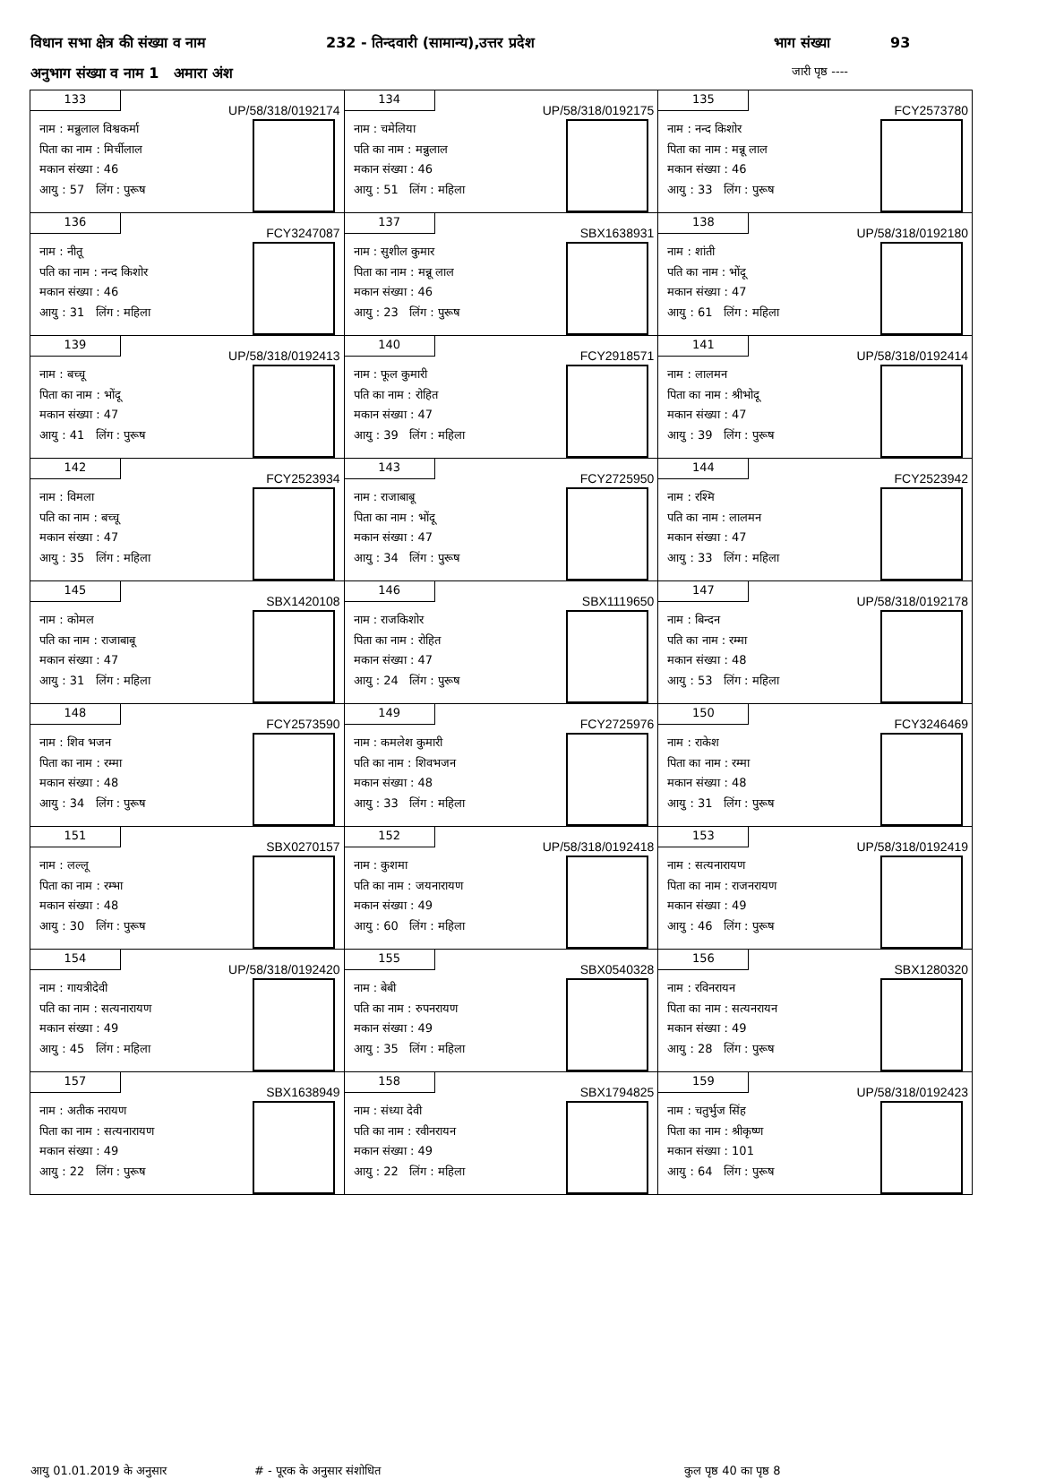विधान सभा क्षेत्र की संख्या व नाम 232 - तिन्दवारी (सामान्य),उत्तर प्रदेश भाग संख्या 93
अनुभाग संख्या व नाम 1 अमारा अंश जारी पृष्ठ ----
| 133 UP/58/318/0192174 नाम : मन्नुलाल विश्वकर्मा पिता का नाम : मिर्चीलाल मकान संख्या : 46 आयु : 57 लिंग : पुरूष | 134 UP/58/318/0192175 नाम : चमेलिया पति का नाम : मन्नुलाल मकान संख्या : 46 आयु : 51 लिंग : महिला | 135 FCY2573780 नाम : नन्द किशोर पिता का नाम : मन्नू लाल मकान संख्या : 46 आयु : 33 लिंग : पुरूष |
| 136 FCY3247087 नाम : नीतू पति का नाम : नन्द किशोर मकान संख्या : 46 आयु : 31 लिंग : महिला | 137 SBX1638931 नाम : सुशील कुमार पिता का नाम : मन्नू लाल मकान संख्या : 46 आयु : 23 लिंग : पुरूष | 138 UP/58/318/0192180 नाम : शांती पति का नाम : भोंदू मकान संख्या : 47 आयु : 61 लिंग : महिला |
| 139 UP/58/318/0192413 नाम : बच्चू पिता का नाम : भोंदू मकान संख्या : 47 आयु : 41 लिंग : पुरूष | 140 FCY2918571 नाम : फूल कुमारी पति का नाम : रोहित मकान संख्या : 47 आयु : 39 लिंग : महिला | 141 UP/58/318/0192414 नाम : लालमन पिता का नाम : श्रीभोदू मकान संख्या : 47 आयु : 39 लिंग : पुरूष |
| 142 FCY2523934 नाम : विमला पति का नाम : बच्चू मकान संख्या : 47 आयु : 35 लिंग : महिला | 143 FCY2725950 नाम : राजाबाबू पिता का नाम : भोंदू मकान संख्या : 47 आयु : 34 लिंग : पुरूष | 144 FCY2523942 नाम : रश्मि पति का नाम : लालमन मकान संख्या : 47 आयु : 33 लिंग : महिला |
| 145 SBX1420108 नाम : कोमल पति का नाम : राजाबाबू मकान संख्या : 47 आयु : 31 लिंग : महिला | 146 SBX1119650 नाम : राजकिशोर पिता का नाम : रोहित मकान संख्या : 47 आयु : 24 लिंग : पुरूष | 147 UP/58/318/0192178 नाम : बिन्दन पति का नाम : रम्मा मकान संख्या : 48 आयु : 53 लिंग : महिला |
| 148 FCY2573590 नाम : शिव भजन पिता का नाम : रम्मा मकान संख्या : 48 आयु : 34 लिंग : पुरूष | 149 FCY2725976 नाम : कमलेश कुमारी पति का नाम : शिवभजन मकान संख्या : 48 आयु : 33 लिंग : महिला | 150 FCY3246469 नाम : राकेश पिता का नाम : रम्मा मकान संख्या : 48 आयु : 31 लिंग : पुरूष |
| 151 SBX0270157 नाम : लल्लू पिता का नाम : रम्भा मकान संख्या : 48 आयु : 30 लिंग : पुरूष | 152 UP/58/318/0192418 नाम : कुशमा पति का नाम : जयनारायण मकान संख्या : 49 आयु : 60 लिंग : महिला | 153 UP/58/318/0192419 नाम : सत्यनारायण पिता का नाम : राजनरायण मकान संख्या : 49 आयु : 46 लिंग : पुरूष |
| 154 UP/58/318/0192420 नाम : गायत्रीदेवी पति का नाम : सत्यनारायण मकान संख्या : 49 आयु : 45 लिंग : महिला | 155 SBX0540328 नाम : बेबी पति का नाम : रुपनरायण मकान संख्या : 49 आयु : 35 लिंग : महिला | 156 SBX1280320 नाम : रविनरायन पिता का नाम : सत्यनरायन मकान संख्या : 49 आयु : 28 लिंग : पुरूष |
| 157 SBX1638949 नाम : अतीक नरायण पिता का नाम : सत्यनारायण मकान संख्या : 49 आयु : 22 लिंग : पुरूष | 158 SBX1794825 नाम : संध्या देवी पति का नाम : रवीनरायन मकान संख्या : 49 आयु : 22 लिंग : महिला | 159 UP/58/318/0192423 नाम : चतुर्भुज सिंह पिता का नाम : श्रीकृष्ण मकान संख्या : 101 आयु : 64 लिंग : पुरूष |
आयु 01.01.2019 के अनुसार # - पूरक के अनुसार संशोधित कुल पृष्ठ 40 का पृष्ठ 8